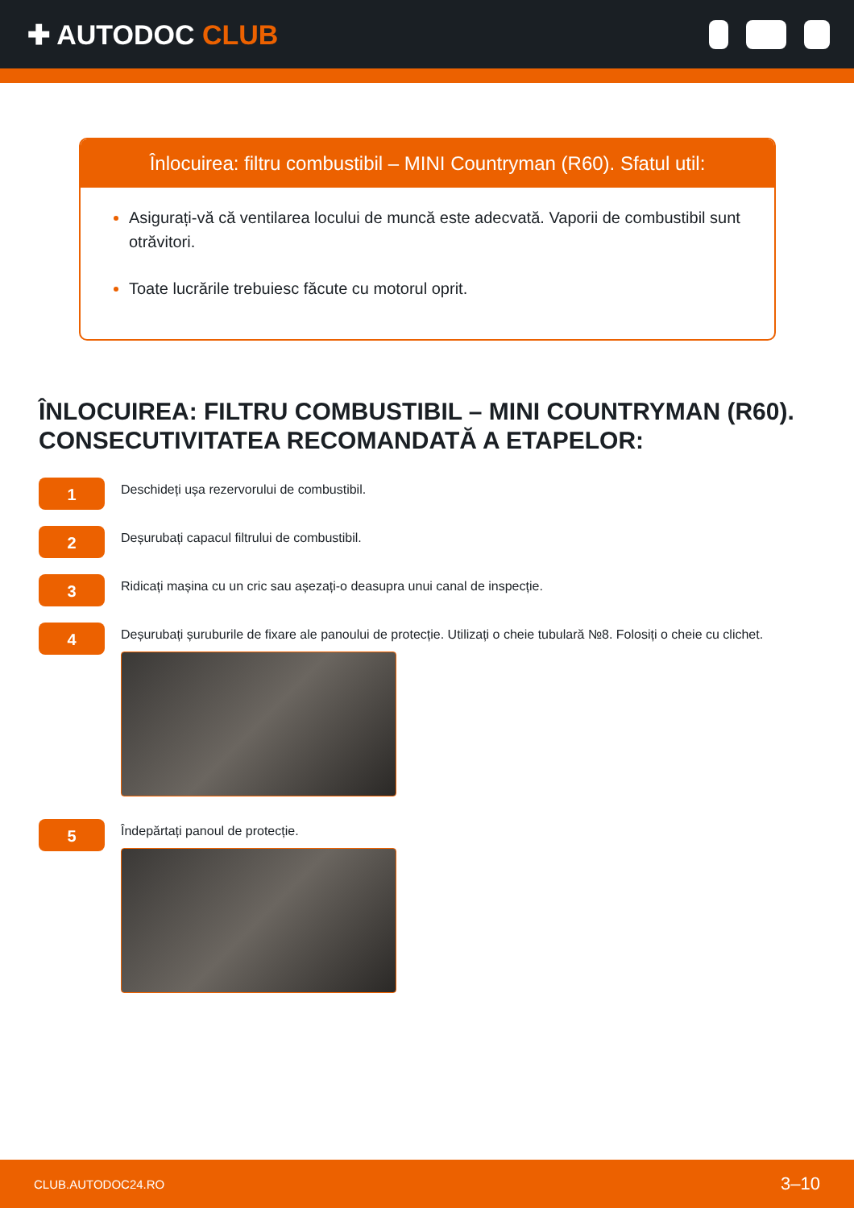✚ AUTODOC CLUB
Înlocuirea: filtru combustibil – MINI Countryman (R60). Sfatul util:
Asigurați-vă că ventilarea locului de muncă este adecvată. Vaporii de combustibil sunt otrăvitori.
Toate lucrările trebuiesc făcute cu motorul oprit.
ÎNLOCUIREA: FILTRU COMBUSTIBIL – MINI COUNTRYMAN (R60). CONSECUTIVITATEA RECOMANDATĂ A ETAPELOR:
1
Deschideți ușa rezervorului de combustibil.
2
Deșurubați capacul filtrului de combustibil.
3
Ridicați mașina cu un cric sau așezați-o deasupra unui canal de inspecție.
4
Deșurubați șuruburile de fixare ale panoului de protecție. Utilizați o cheie tubulară №8. Folosiți o cheie cu clichet.
5
Îndepărtați panoul de protecție.
CLUB.AUTODOC24.RO 3–10